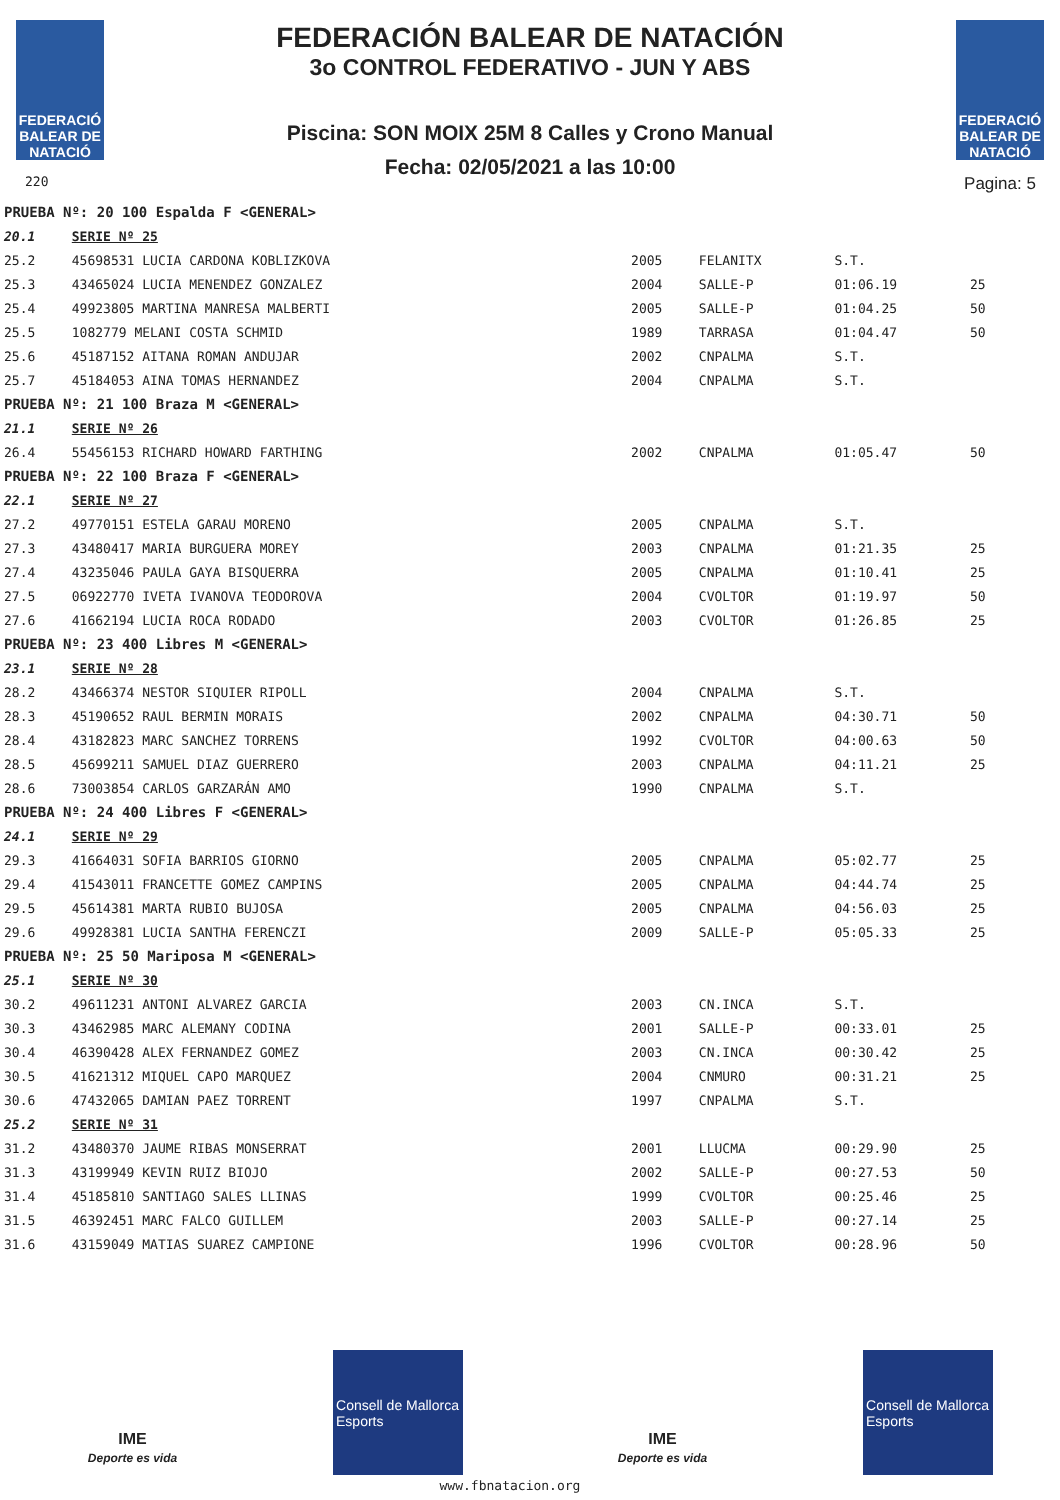FEDERACIÓ BALEAR DE NATACIÓ
220
FEDERACIÓN BALEAR DE NATACIÓN
3o CONTROL FEDERATIVO - JUN Y ABS
Piscina: SON MOIX 25M 8 Calles y Crono Manual
Fecha: 02/05/2021 a las 10:00
FEDERACIÓ BALEAR DE NATACIÓ
Pagina: 5
| PRUEBA Nº: 20 100 Espalda F <GENERAL> | | | | | |
| 20.1 | SERIE Nº 25 | | | | |
| 25.2 | 45698531 LUCIA CARDONA KOBLIZKOVA | 2005 | FELANITX | S.T. | |
| 25.3 | 43465024 LUCIA MENENDEZ GONZALEZ | 2004 | SALLE-P | 01:06.19 | 25 |
| 25.4 | 49923805 MARTINA MANRESA MALBERTI | 2005 | SALLE-P | 01:04.25 | 50 |
| 25.5 | 1082779 MELANI COSTA SCHMID | 1989 | TARRASA | 01:04.47 | 50 |
| 25.6 | 45187152 AITANA ROMAN ANDUJAR | 2002 | CNPALMA | S.T. | |
| 25.7 | 45184053 AINA TOMAS HERNANDEZ | 2004 | CNPALMA | S.T. | |
| PRUEBA Nº: 21 100 Braza M <GENERAL> | | | | | |
| 21.1 | SERIE Nº 26 | | | | |
| 26.4 | 55456153 RICHARD HOWARD FARTHING | 2002 | CNPALMA | 01:05.47 | 50 |
| PRUEBA Nº: 22 100 Braza F <GENERAL> | | | | | |
| 22.1 | SERIE Nº 27 | | | | |
| 27.2 | 49770151 ESTELA GARAU MORENO | 2005 | CNPALMA | S.T. | |
| 27.3 | 43480417 MARIA BURGUERA MOREY | 2003 | CNPALMA | 01:21.35 | 25 |
| 27.4 | 43235046 PAULA GAYA BISQUERRA | 2005 | CNPALMA | 01:10.41 | 25 |
| 27.5 | 06922770 IVETA IVANOVA TEODOROVA | 2004 | CVOLTOR | 01:19.97 | 50 |
| 27.6 | 41662194 LUCIA ROCA RODADO | 2003 | CVOLTOR | 01:26.85 | 25 |
| PRUEBA Nº: 23 400 Libres M <GENERAL> | | | | | |
| 23.1 | SERIE Nº 28 | | | | |
| 28.2 | 43466374 NESTOR SIQUIER RIPOLL | 2004 | CNPALMA | S.T. | |
| 28.3 | 45190652 RAUL BERMIN MORAIS | 2002 | CNPALMA | 04:30.71 | 50 |
| 28.4 | 43182823 MARC SANCHEZ TORRENS | 1992 | CVOLTOR | 04:00.63 | 50 |
| 28.5 | 45699211 SAMUEL DIAZ GUERRERO | 2003 | CNPALMA | 04:11.21 | 25 |
| 28.6 | 73003854 CARLOS GARZARÁN AMO | 1990 | CNPALMA | S.T. | |
| PRUEBA Nº: 24 400 Libres F <GENERAL> | | | | | |
| 24.1 | SERIE Nº 29 | | | | |
| 29.3 | 41664031 SOFIA BARRIOS GIORNO | 2005 | CNPALMA | 05:02.77 | 25 |
| 29.4 | 41543011 FRANCETTE GOMEZ CAMPINS | 2005 | CNPALMA | 04:44.74 | 25 |
| 29.5 | 45614381 MARTA RUBIO BUJOSA | 2005 | CNPALMA | 04:56.03 | 25 |
| 29.6 | 49928381 LUCIA SANTHA FERENCZI | 2009 | SALLE-P | 05:05.33 | 25 |
| PRUEBA Nº: 25 50 Mariposa M <GENERAL> | | | | | |
| 25.1 | SERIE Nº 30 | | | | |
| 30.2 | 49611231 ANTONI ALVAREZ GARCIA | 2003 | CN.INCA | S.T. | |
| 30.3 | 43462985 MARC ALEMANY CODINA | 2001 | SALLE-P | 00:33.01 | 25 |
| 30.4 | 46390428 ALEX FERNANDEZ GOMEZ | 2003 | CN.INCA | 00:30.42 | 25 |
| 30.5 | 41621312 MIQUEL CAPO MARQUEZ | 2004 | CNMURO | 00:31.21 | 25 |
| 30.6 | 47432065 DAMIAN PAEZ TORRENT | 1997 | CNPALMA | S.T. | |
| 25.2 | SERIE Nº 31 | | | | |
| 31.2 | 43480370 JAUME RIBAS MONSERRAT | 2001 | LLUCMA | 00:29.90 | 25 |
| 31.3 | 43199949 KEVIN RUIZ BIOJO | 2002 | SALLE-P | 00:27.53 | 50 |
| 31.4 | 45185810 SANTIAGO SALES LLINAS | 1999 | CVOLTOR | 00:25.46 | 25 |
| 31.5 | 46392451 MARC FALCO GUILLEM | 2003 | SALLE-P | 00:27.14 | 25 |
| 31.6 | 43159049 MATIAS SUAREZ CAMPIONE | 1996 | CVOLTOR | 00:28.96 | 50 |
IME
Deporte es vida
Consell de Mallorca
Esports
IME
Deporte es vida
Consell de Mallorca
Esports
www.fbnatacion.org